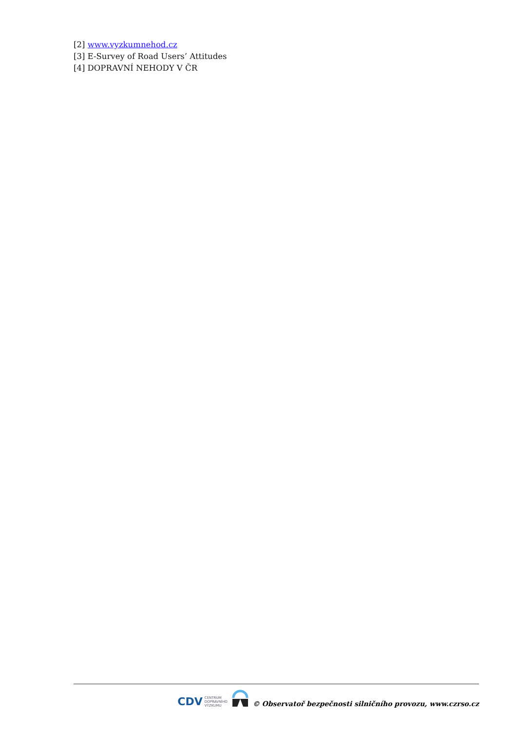[2] www.vyzkumnehod.cz
[3] E-Survey of Road Users’ Attitudes
[4] DOPRAVNÍ NEHODY V ČR
CDV CENTRUM
DOPRAVNÍHO
VÝZKUMU
© Observatoř bezpečnosti silničního provozu, www.czrso.cz